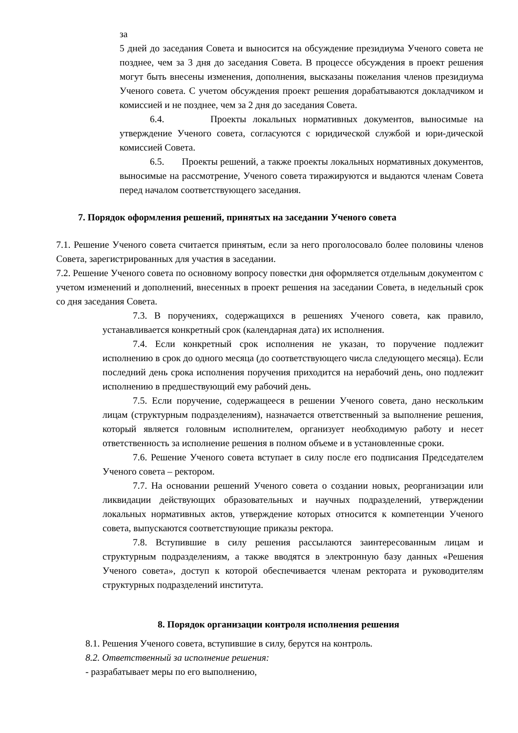за
5 дней до заседания Совета и выносится на обсуждение президиума Ученого совета не позднее, чем за 3 дня до заседания Совета. В процессе обсуждения в проект решения могут быть внесены изменения, дополнения, высказаны пожелания членов президиума Ученого совета. С учетом обсуждения проект решения дорабатываются докладчиком и комиссией и не позднее, чем за 2 дня до заседания Совета.
6.4. Проекты локальных нормативных документов, выносимые на утверждение Ученого совета, согласуются с юридической службой и юри-дической комиссией Совета.
6.5. Проекты решений, а также проекты локальных нормативных документов, выносимые на рассмотрение, Ученого совета тиражируются и выдаются членам Совета перед началом соответствующего заседания.
7. Порядок оформления решений, принятых на заседании Ученого совета
7.1. Решение Ученого совета считается принятым, если за него проголосовало более половины членов Совета, зарегистрированных для участия в заседании.
7.2. Решение Ученого совета по основному вопросу повестки дня оформляется отдельным документом с учетом изменений и дополнений, внесенных в проект решения на заседании Совета, в недельный срок со дня заседания Совета.
7.3. В поручениях, содержащихся в решениях Ученого совета, как правило, устанавливается конкретный срок (календарная дата) их исполнения.
7.4. Если конкретный срок исполнения не указан, то поручение подлежит исполнению в срок до одного месяца (до соответствующего числа следующего месяца). Если последний день срока исполнения поручения приходится на нерабочий день, оно подлежит исполнению в предшествующий ему рабочий день.
7.5. Если поручение, содержащееся в решении Ученого совета, дано нескольким лицам (структурным подразделениям), назначается ответственный за выполнение решения, который является головным исполнителем, организует необходимую работу и несет ответственность за исполнение решения в полном объеме и в установленные сроки.
7.6. Решение Ученого совета вступает в силу после его подписания Председателем Ученого совета – ректором.
7.7. На основании решений Ученого совета о создании новых, реорганизации или ликвидации действующих образовательных и научных подразделений, утверждении локальных нормативных актов, утверждение которых относится к компетенции Ученого совета, выпускаются соответствующие приказы ректора.
7.8. Вступившие в силу решения рассылаются заинтересованным лицам и структурным подразделениям, а также вводятся в электронную базу данных «Решения Ученого совета», доступ к которой обеспечивается членам ректората и руководителям структурных подразделений института.
8. Порядок организации контроля исполнения решения
8.1. Решения Ученого совета, вступившие в силу, берутся на контроль.
8.2. Ответственный за исполнение решения:
- разрабатывает меры по его выполнению,